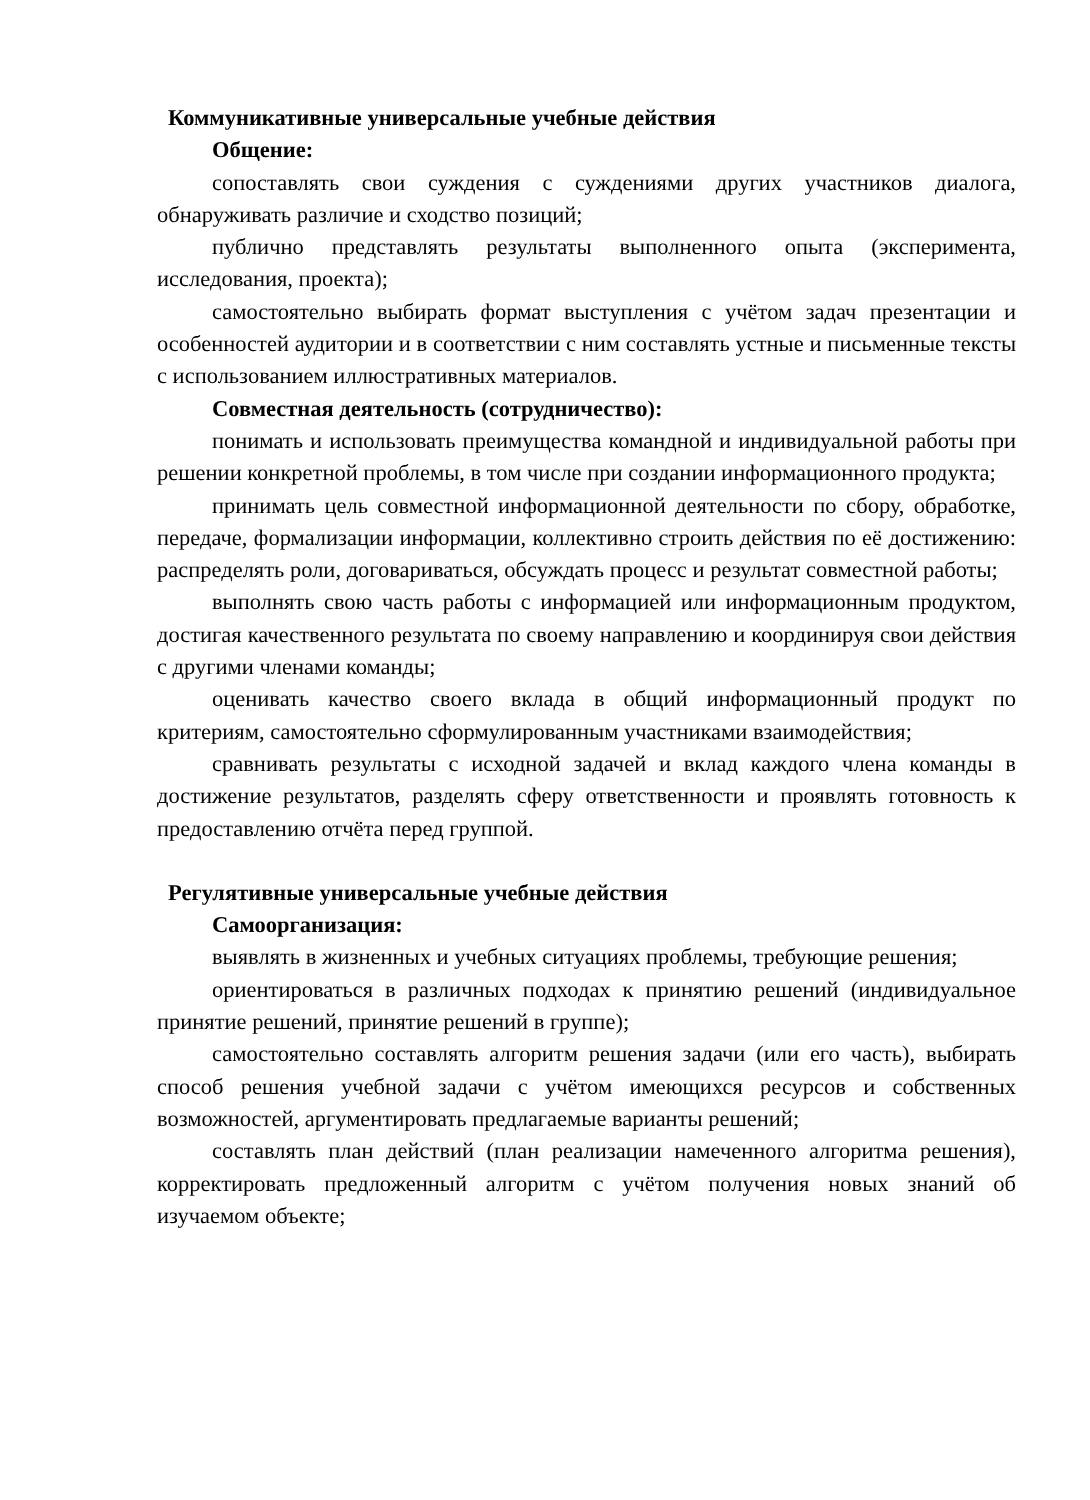Коммуникативные универсальные учебные действия
Общение:
сопоставлять свои суждения с суждениями других участников диалога, обнаруживать различие и сходство позиций;
публично представлять результаты выполненного опыта (эксперимента, исследования, проекта);
самостоятельно выбирать формат выступления с учётом задач презентации и особенностей аудитории и в соответствии с ним составлять устные и письменные тексты с использованием иллюстративных материалов.
Совместная деятельность (сотрудничество):
понимать и использовать преимущества командной и индивидуальной работы при решении конкретной проблемы, в том числе при создании информационного продукта;
принимать цель совместной информационной деятельности по сбору, обработке, передаче, формализации информации, коллективно строить действия по её достижению: распределять роли, договариваться, обсуждать процесс и результат совместной работы;
выполнять свою часть работы с информацией или информационным продуктом, достигая качественного результата по своему направлению и координируя свои действия с другими членами команды;
оценивать качество своего вклада в общий информационный продукт по критериям, самостоятельно сформулированным участниками взаимодействия;
сравнивать результаты с исходной задачей и вклад каждого члена команды в достижение результатов, разделять сферу ответственности и проявлять готовность к предоставлению отчёта перед группой.
Регулятивные универсальные учебные действия
Самоорганизация:
выявлять в жизненных и учебных ситуациях проблемы, требующие решения;
ориентироваться в различных подходах к принятию решений (индивидуальное принятие решений, принятие решений в группе);
самостоятельно составлять алгоритм решения задачи (или его часть), выбирать способ решения учебной задачи с учётом имеющихся ресурсов и собственных возможностей, аргументировать предлагаемые варианты решений;
составлять план действий (план реализации намеченного алгоритма решения), корректировать предложенный алгоритм с учётом получения новых знаний об изучаемом объекте;